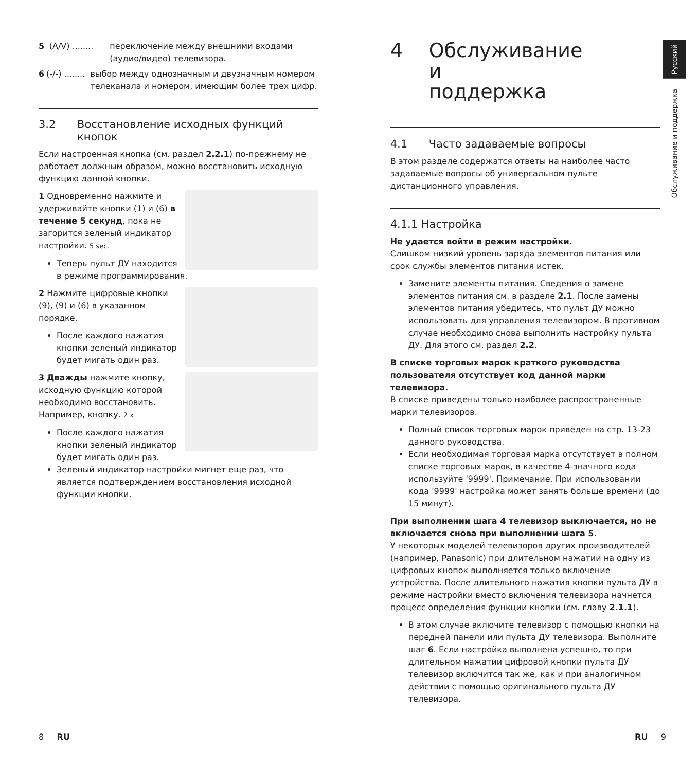5 (A/V) ........ переключение между внешними входами (аудио/видео) телевизора.
6 (-/-) ........ выбор между однозначным и двузначным номером телеканала и номером, имеющим более трех цифр.
3.2 Восстановление исходных функций кнопок
Если настроенная кнопка (см. раздел 2.2.1) по-прежнему не работает должным образом, можно восстановить исходную функцию данной кнопки.
1 Одновременно нажмите и удерживайте кнопки (1) и (6) в течение 5 секунд, пока не загорится зеленый индикатор настройки. 5 sec.
Теперь пульт ДУ находится в режиме программирования.
2 Нажмите цифровые кнопки (9), (9) и (6) в указанном порядке.
После каждого нажатия кнопки зеленый индикатор будет мигать один раз.
3 Дважды нажмите кнопку, исходную функцию которой необходимо восстановить. Например, кнопку. 2 x
После каждого нажатия кнопки зеленый индикатор будет мигать один раз.
Зеленый индикатор настройки мигнет еще раз, что является подтверждением восстановления исходной функции кнопки.
4 Обслуживание и поддержка
4.1 Часто задаваемые вопросы
В этом разделе содержатся ответы на наиболее часто задаваемые вопросы об универсальном пульте дистанционного управления.
4.1.1 Настройка
Не удается войти в режим настройки.
Слишком низкий уровень заряда элементов питания или срок службы элементов питания истек.
Замените элементы питания. Сведения о замене элементов питания см. в разделе 2.1. После замены элементов питания убедитесь, что пульт ДУ можно использовать для управления телевизором. В противном случае необходимо снова выполнить настройку пульта ДУ. Для этого см. раздел 2.2.
В списке торговых марок краткого руководства пользователя отсутствует код данной марки телевизора.
В списке приведены только наиболее распространенные марки телевизоров.
Полный список торговых марок приведен на стр. 13-23 данного руководства.
Если необходимая торговая марка отсутствует в полном списке торговых марок, в качестве 4-значного кода используйте '9999'. Примечание. При использовании кода '9999' настройка может занять больше времени (до 15 минут).
При выполнении шага 4 телевизор выключается, но не включается снова при выполнении шага 5.
У некоторых моделей телевизоров других производителей (например, Panasonic) при длительном нажатии на одну из цифровых кнопок выполняется только включение устройства. После длительного нажатия кнопки пульта ДУ в режиме настройки вместо включения телевизора начнется процесс определения функции кнопки (см. главу 2.1.1).
В этом случае включите телевизор с помощью кнопки на передней панели или пульта ДУ телевизора. Выполните шаг 6. Если настройка выполнена успешно, то при длительном нажатии цифровой кнопки пульта ДУ телевизор включится так же, как и при аналогичном действии с помощью оригинального пульта ДУ телевизора.
Русский
Обслуживание и поддержка
8 RU RU 9